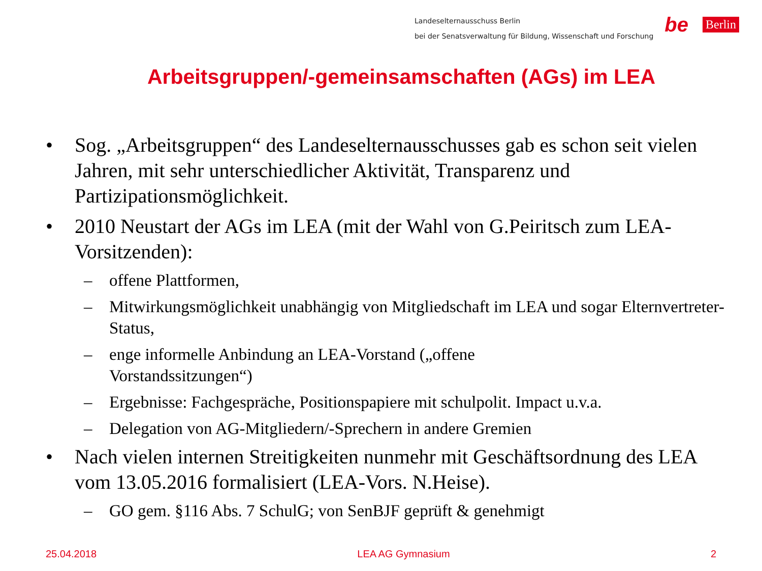Landeselternausschuss Berlin
bei der Senatsverwaltung für Bildung, Wissenschaft und Forschung
be Berlin
Arbeitsgruppen/-gemeinsamschaften (AGs) im LEA
• Sog. „Arbeitsgruppen“ des Landeselternausschusses gab es schon seit vielen Jahren, mit sehr unterschiedlicher Aktivität, Transparenz und Partizipationsmöglichkeit.
• 2010 Neustart der AGs im LEA (mit der Wahl von G.Peiritsch zum LEA-Vorsitzenden):
– offene Plattformen,
– Mitwirkungsmöglichkeit unabhängig von Mitgliedschaft im LEA und sogar Elternvertreter-Status,
– enge informelle Anbindung an LEA-Vorstand („offene
Vorstandssitzungen“)
– Ergebnisse: Fachgespräche, Positionspapiere mit schulpolit. Impact u.v.a.
– Delegation von AG-Mitgliedern/-Sprechern in andere Gremien
• Nach vielen internen Streitigkeiten nunmehr mit Geschäftsordnung des LEA vom 13.05.2016 formalisiert (LEA-Vors. N.Heise).
– GO gem. §116 Abs. 7 SchulG; von SenBJF geprüft & genehmigt
25.04.2018 LEA AG Gymnasium 2